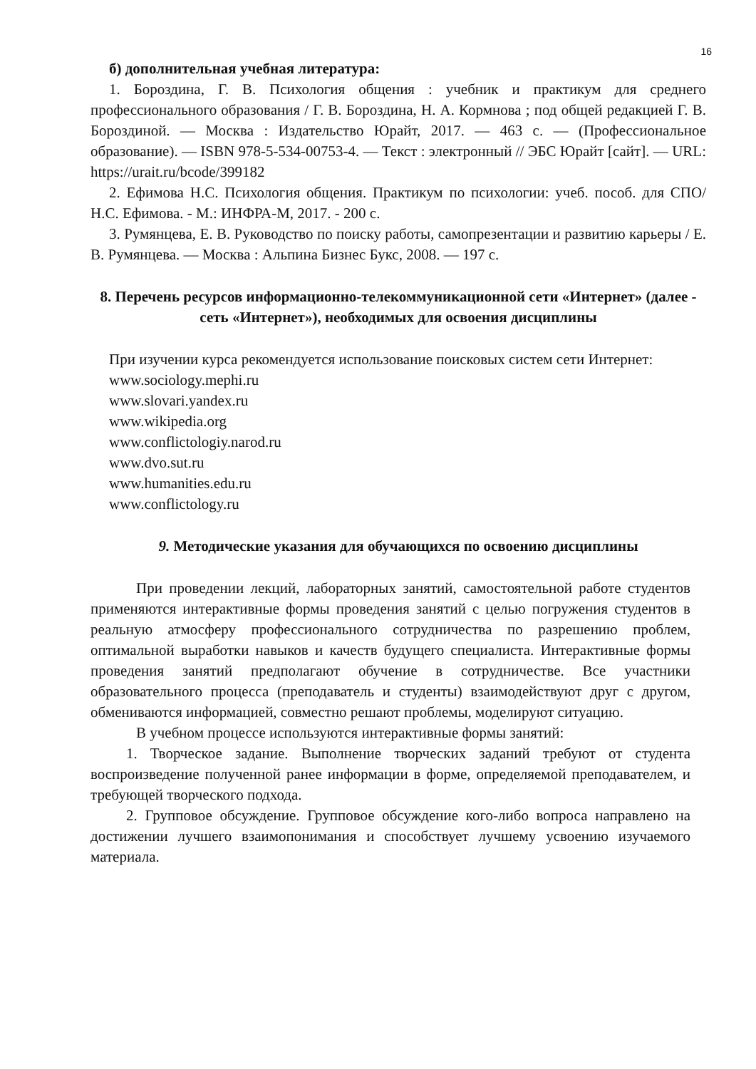16
б) дополнительная учебная литература:
1. Бороздина, Г. В. Психология общения : учебник и практикум для среднего профессионального образования / Г. В. Бороздина, Н. А. Кормнова ; под общей редакцией Г. В. Бороздиной. — Москва : Издательство Юрайт, 2017. — 463 с. — (Профессиональное образование). — ISBN 978-5-534-00753-4. — Текст : электронный // ЭБС Юрайт [сайт]. — URL: https://urait.ru/bcode/399182
2. Ефимова Н.С. Психология общения. Практикум по психологии: учеб. пособ. для СПО/ Н.С. Ефимова. - М.: ИНФРА-М, 2017. - 200 с.
3. Румянцева, Е. В. Руководство по поиску работы, самопрезентации и развитию карьеры / Е. В. Румянцева. — Москва : Альпина Бизнес Букс, 2008. — 197 с.
8. Перечень ресурсов информационно-телекоммуникационной сети «Интернет» (далее - сеть «Интернет»), необходимых для освоения дисциплины
При изучении курса рекомендуется использование поисковых систем сети Интернет:
www.sociology.mephi.ru
www.slovari.yandex.ru
www.wikipedia.org
www.conflictologiy.narod.ru
www.dvo.sut.ru
www.humanities.edu.ru
www.conflictology.ru
9. Методические указания для обучающихся по освоению дисциплины
При проведении лекций, лабораторных занятий, самостоятельной работе студентов применяются интерактивные формы проведения занятий с целью погружения студентов в реальную атмосферу профессионального сотрудничества по разрешению проблем, оптимальной выработки навыков и качеств будущего специалиста. Интерактивные формы проведения занятий предполагают обучение в сотрудничестве. Все участники образовательного процесса (преподаватель и студенты) взаимодействуют друг с другом, обмениваются информацией, совместно решают проблемы, моделируют ситуацию.
В учебном процессе используются интерактивные формы занятий:
1. Творческое задание. Выполнение творческих заданий требуют от студента воспроизведение полученной ранее информации в форме, определяемой преподавателем, и требующей творческого подхода.
2. Групповое обсуждение. Групповое обсуждение кого-либо вопроса направлено на достижении лучшего взаимопонимания и способствует лучшему усвоению изучаемого материала.